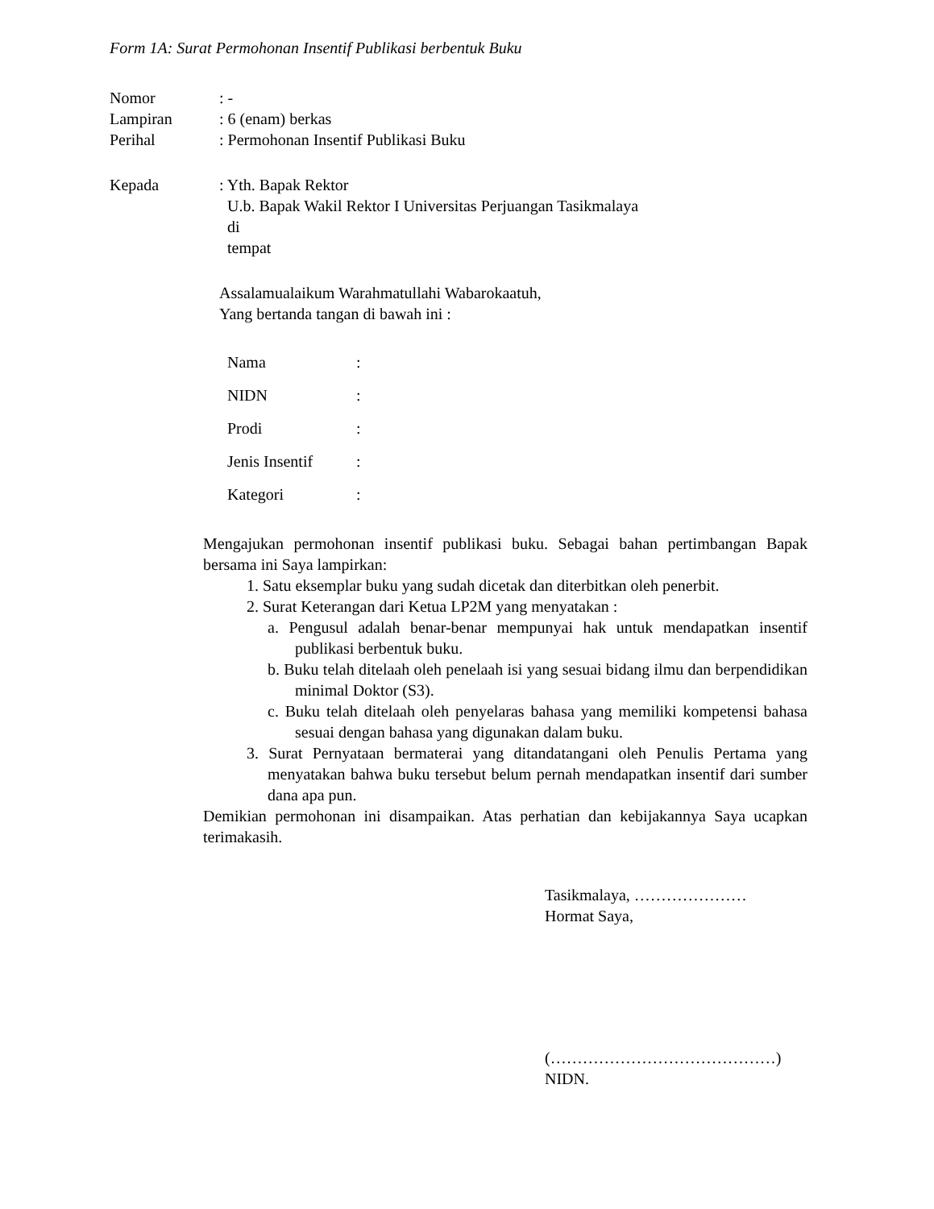Form 1A: Surat Permohonan Insentif Publikasi berbentuk Buku
Nomor : -
Lampiran : 6 (enam) berkas
Perihal : Permohonan Insentif Publikasi Buku
Kepada : Yth. Bapak Rektor
U.b. Bapak Wakil Rektor I Universitas Perjuangan Tasikmalaya
di
tempat
Assalamualaikum Warahmatullahi Wabarokaatuh,
Yang bertanda tangan di bawah ini :
Nama :
NIDN :
Prodi :
Jenis Insentif
:
Kategori :
Mengajukan permohonan insentif publikasi buku. Sebagai bahan pertimbangan Bapak bersama ini Saya lampirkan:
1. Satu eksemplar buku yang sudah dicetak dan diterbitkan oleh penerbit.
2. Surat Keterangan dari Ketua LP2M yang menyatakan :
a. Pengusul adalah benar-benar mempunyai hak untuk mendapatkan insentif publikasi berbentuk buku.
b. Buku telah ditelaah oleh penelaah isi yang sesuai bidang ilmu dan berpendidikan minimal Doktor (S3).
c. Buku telah ditelaah oleh penyelaras bahasa yang memiliki kompetensi bahasa sesuai dengan bahasa yang digunakan dalam buku.
3. Surat Pernyataan bermaterai yang ditandatangani oleh Penulis Pertama yang menyatakan bahwa buku tersebut belum pernah mendapatkan insentif dari sumber dana apa pun.
Demikian permohonan ini disampaikan. Atas perhatian dan kebijakannya Saya ucapkan terimakasih.
Tasikmalaya, …………………
Hormat Saya,
(……………………………………)
NIDN.